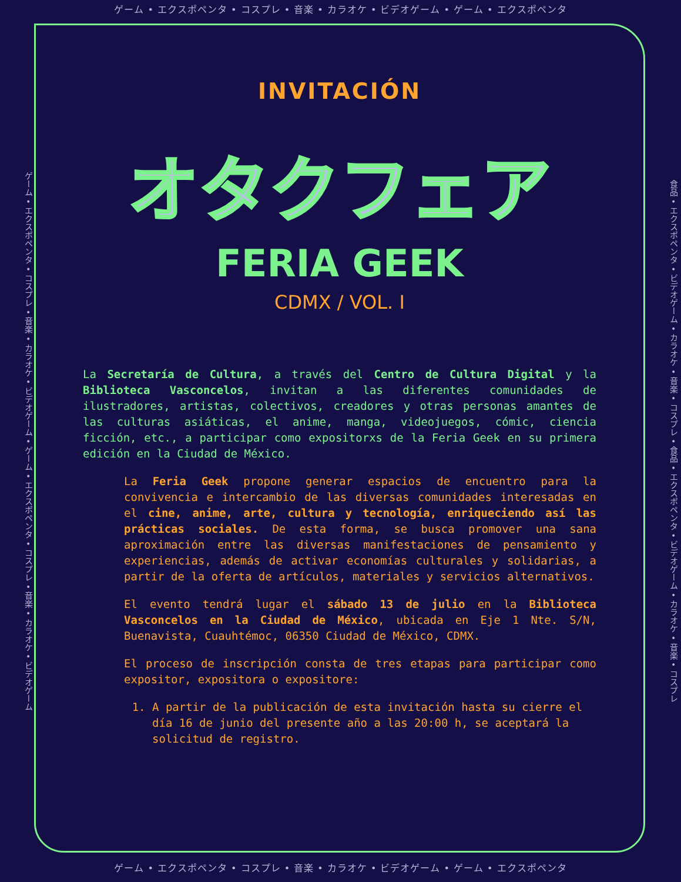ゲーム • エクスポペンタ • コスプレ • 音楽 • カラオケ • ビデオゲーム • ゲーム • エクスポペンタ
ゲーム • エクスポペンタ • コスプレ • 音楽 • カラオケ • ビデオゲーム • ゲーム • エクスポペンタ • コスプレ • 音楽 • カラオケ • ビデオゲーム
INVITACIÓN
オタクフェア
FERIA GEEK
CDMX / VOL. I
La Secretaría de Cultura, a través del Centro de Cultura Digital y la Biblioteca Vasconcelos, invitan a las diferentes comunidades de ilustradores, artistas, colectivos, creadores y otras personas amantes de las culturas asiáticas, el anime, manga, videojuegos, cómic, ciencia ficción, etc., a participar como expositorxs de la Feria Geek en su primera edición en la Ciudad de México.
La Feria Geek propone generar espacios de encuentro para la convivencia e intercambio de las diversas comunidades interesadas en el cine, anime, arte, cultura y tecnología, enriqueciendo así las prácticas sociales. De esta forma, se busca promover una sana aproximación entre las diversas manifestaciones de pensamiento y experiencias, además de activar economías culturales y solidarias, a partir de la oferta de artículos, materiales y servicios alternativos.
El evento tendrá lugar el sábado 13 de julio en la Biblioteca Vasconcelos en la Ciudad de México, ubicada en Eje 1 Nte. S/N, Buenavista, Cuauhtémoc, 06350 Ciudad de México, CDMX.
El proceso de inscripción consta de tres etapas para participar como expositor, expositora o expositore:
1. A partir de la publicación de esta invitación hasta su cierre el día 16 de junio del presente año a las 20:00 h, se aceptará la solicitud de registro.
食品 • エクスポペンタ • ビデオゲーム • カラオケ • 音楽 • コスプレ • 食品 • エクスポペンタ • ビデオゲーム • カラオケ • 音楽 • コスプレ
ゲーム • エクスポペンタ • コスプレ • 音楽 • カラオケ • ビデオゲーム • ゲーム • エクスポペンタ